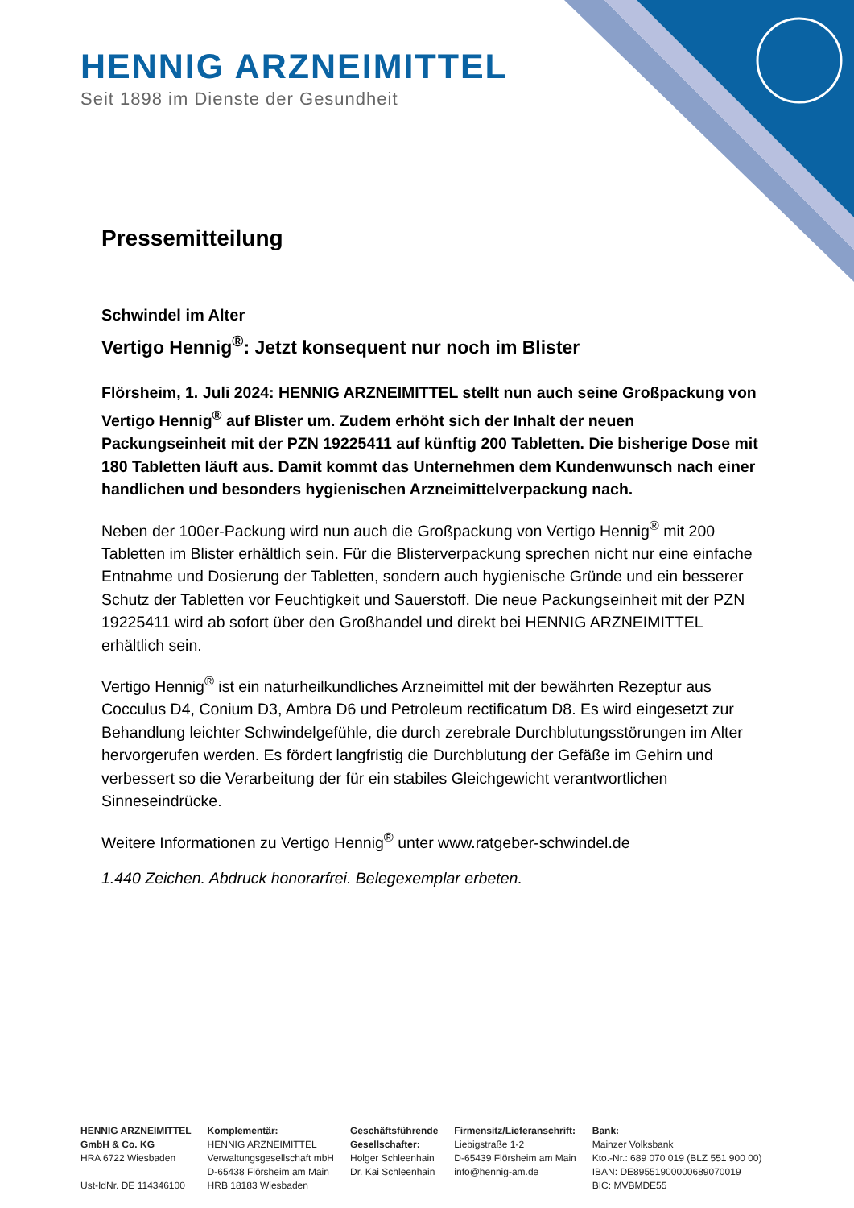HENNIG ARZNEIMITTEL
Seit 1898 im Dienste der Gesundheit
Pressemitteilung
Schwindel im Alter
Vertigo Hennig<sup>®</sup>: Jetzt konsequent nur noch im Blister
Flörsheim, 1. Juli 2024: HENNIG ARZNEIMITTEL stellt nun auch seine Großpackung von Vertigo Hennig<sup>®</sup> auf Blister um. Zudem erhöht sich der Inhalt der neuen Packungseinheit mit der PZN 19225411 auf künftig 200 Tabletten. Die bisherige Dose mit 180 Tabletten läuft aus. Damit kommt das Unternehmen dem Kundenwunsch nach einer handlichen und besonders hygienischen Arzneimittelverpackung nach.
Neben der 100er-Packung wird nun auch die Großpackung von Vertigo Hennig<sup>®</sup> mit 200 Tabletten im Blister erhältlich sein. Für die Blisterverpackung sprechen nicht nur eine einfache Entnahme und Dosierung der Tabletten, sondern auch hygienische Gründe und ein besserer Schutz der Tabletten vor Feuchtigkeit und Sauerstoff. Die neue Packungseinheit mit der PZN 19225411 wird ab sofort über den Großhandel und direkt bei HENNIG ARZNEIMITTEL erhältlich sein.
Vertigo Hennig<sup>®</sup> ist ein naturheilkundliches Arzneimittel mit der bewährten Rezeptur aus Cocculus D4, Conium D3, Ambra D6 und Petroleum rectificatum D8. Es wird eingesetzt zur Behandlung leichter Schwindelgefühle, die durch zerebrale Durchblutungsstörungen im Alter hervorgerufen werden. Es fördert langfristig die Durchblutung der Gefäße im Gehirn und verbessert so die Verarbeitung der für ein stabiles Gleichgewicht verantwortlichen Sinneseindrücke.
Weitere Informationen zu Vertigo Hennig<sup>®</sup> unter www.ratgeber-schwindel.de
1.440 Zeichen. Abdruck honorarfrei. Belegexemplar erbeten.
HENNIG ARZNEIMITTEL
GmbH & Co. KG
HRA 6722 Wiesbaden
Ust-IdNr. DE 114346100
Komplementär:
HENNIG ARZNEIMITTEL
Verwaltungsgesellschaft mbH
D-65438 Flörsheim am Main
HRB 18183 Wiesbaden
Geschäftsführende
Gesellschafter:
Holger Schleenhain
Dr. Kai Schleenhain
Firmensitz/Lieferanschrift:
Liebigstraße 1-2
D-65439 Flörsheim am Main
info@hennig-am.de
Bank:
Mainzer Volksbank
Kto.-Nr.: 689 070 019 (BLZ 551 900 00)
IBAN: DE89551900000689070019
BIC: MVBMDE55